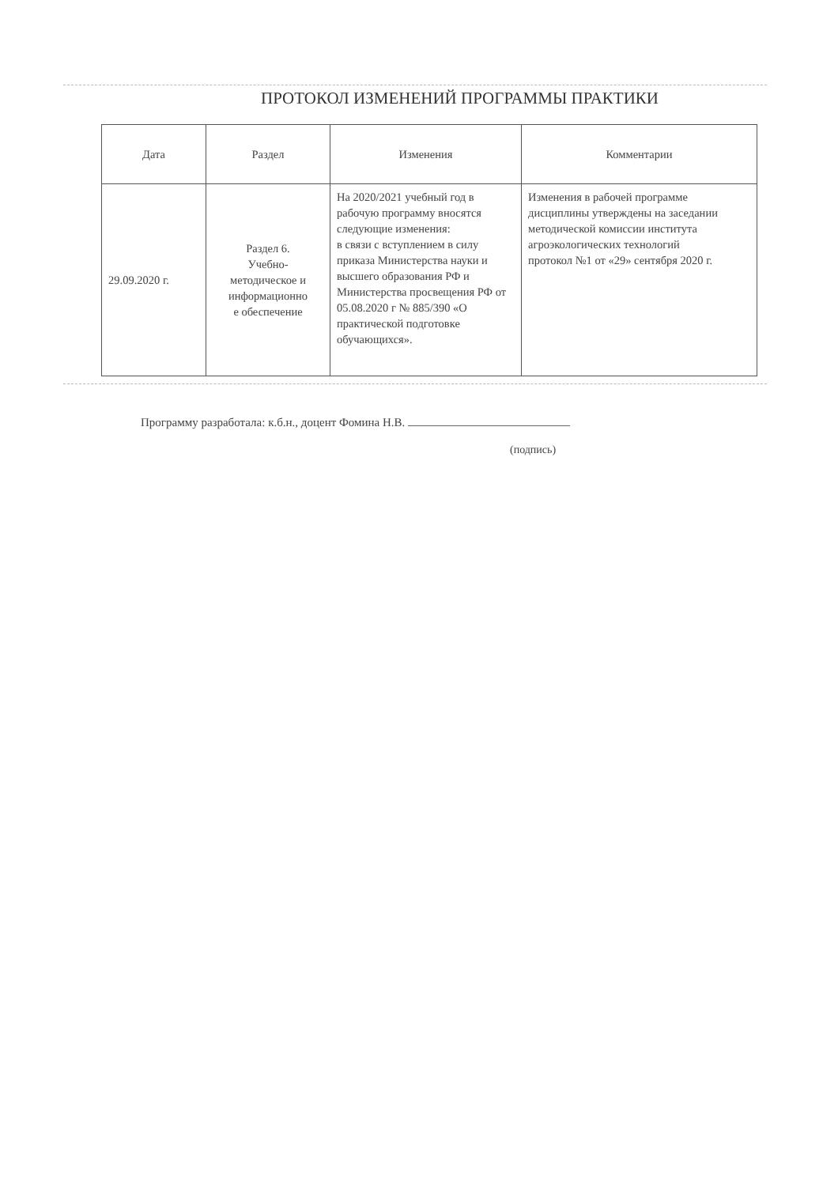ПРОТОКОЛ ИЗМЕНЕНИЙ ПРОГРАММЫ ПРАКТИКИ
| Дата | Раздел | Изменения | Комментарии |
| --- | --- | --- | --- |
| 29.09.2020 г. | Раздел 6. Учебно- методическое и информационно е обеспечение | На 2020/2021 учебный год в рабочую программу вносятся следующие изменения: в связи с вступлением в силу приказа Министерства науки и высшего образования РФ и Министерства просвещения РФ от 05.08.2020 г № 885/390 «О практической подготовке обучающихся». | Изменения в рабочей программе дисциплины утверждены на заседании методической комиссии института агроэкологических технологий протокол №1 от «29» сентября 2020 г. |
Программу разработала: к.б.н., доцент Фомина Н.В.
(подпись)